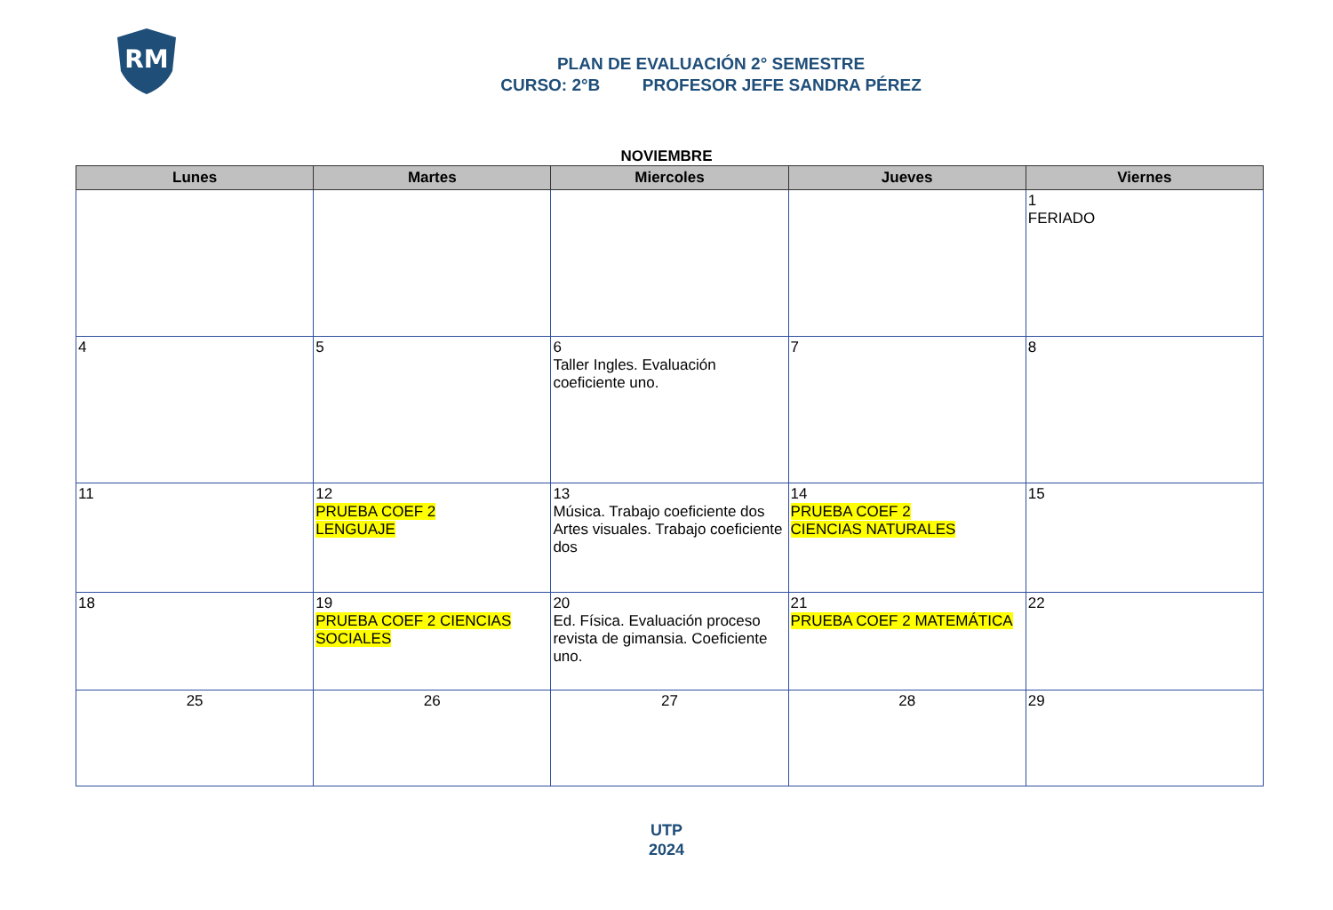RM
PLAN DE EVALUACIÓN 2° SEMESTRE
CURSO: 2°B PROFESOR JEFE SANDRA PÉREZ
NOVIEMBRE
| Lunes | Martes | Miercoles | Jueves | Viernes |
| --- | --- | --- | --- | --- |
| | | | | 1 FERIADO |
| 4 | 5 | 6 Taller Ingles. Evaluación coeficiente uno. | 7 | 8 |
| 11 | 12 PRUEBA COEF 2 LENGUAJE | 13 Música. Trabajo coeficiente dos Artes visuales. Trabajo coeficiente dos | 14 PRUEBA COEF 2 CIENCIAS NATURALES | 15 |
| 18 | 19 PRUEBA COEF 2 CIENCIAS SOCIALES | 20 Ed. Física. Evaluación proceso revista de gimansia. Coeficiente uno. | 21 PRUEBA COEF 2 MATEMÁTICA | 22 |
| 25 | 26 | 27 | 28 | 29 |
UTP
2024